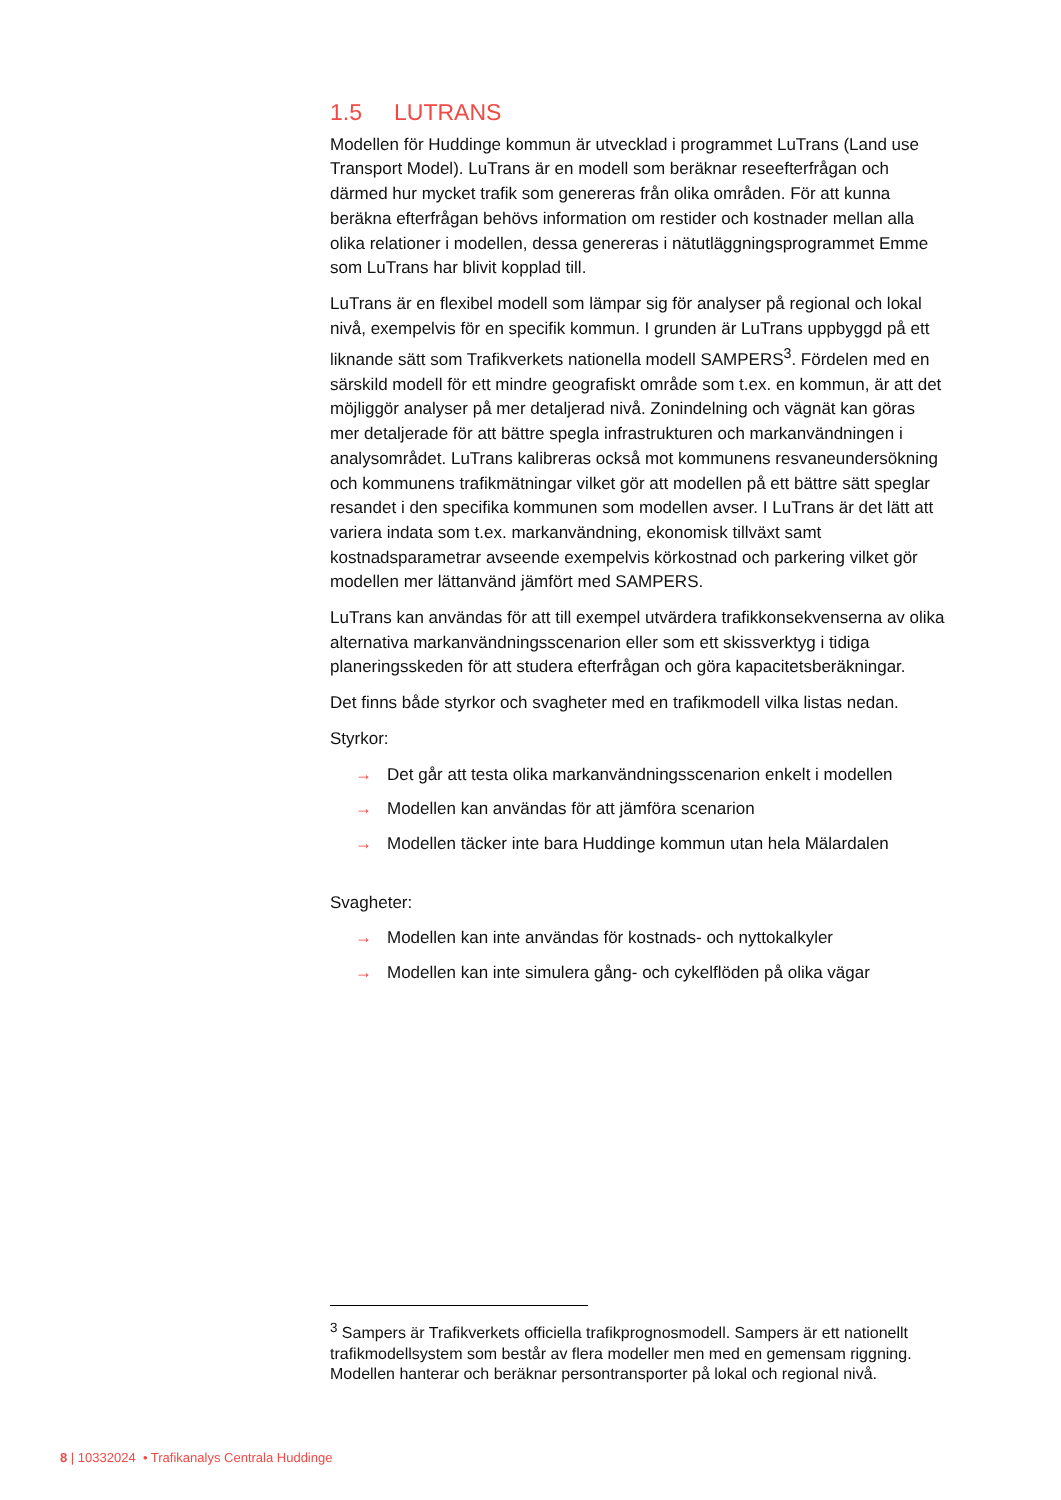1.5 LUTRANS
Modellen för Huddinge kommun är utvecklad i programmet LuTrans (Land use Transport Model). LuTrans är en modell som beräknar reseefterfrågan och därmed hur mycket trafik som genereras från olika områden. För att kunna beräkna efterfrågan behövs information om restider och kostnader mellan alla olika relationer i modellen, dessa genereras i nätutläggningsprogrammet Emme som LuTrans har blivit kopplad till.
LuTrans är en flexibel modell som lämpar sig för analyser på regional och lokal nivå, exempelvis för en specifik kommun. I grunden är LuTrans uppbyggd på ett liknande sätt som Trafikverkets nationella modell SAMPERS<sup>3</sup>. Fördelen med en särskild modell för ett mindre geografiskt område som t.ex. en kommun, är att det möjliggör analyser på mer detaljerad nivå. Zonindelning och vägnät kan göras mer detaljerade för att bättre spegla infrastrukturen och markanvändningen i analysområdet. LuTrans kalibreras också mot kommunens resvaneundersökning och kommunens trafikmätningar vilket gör att modellen på ett bättre sätt speglar resandet i den specifika kommunen som modellen avser. I LuTrans är det lätt att variera indata som t.ex. markanvändning, ekonomisk tillväxt samt kostnadsparametrar avseende exempelvis körkostnad och parkering vilket gör modellen mer lättanvänd jämfört med SAMPERS.
LuTrans kan användas för att till exempel utvärdera trafikkonsekvenserna av olika alternativa markanvändningsscenarion eller som ett skissverktyg i tidiga planeringsskeden för att studera efterfrågan och göra kapacitetsberäkningar.
Det finns både styrkor och svagheter med en trafikmodell vilka listas nedan.
Styrkor:
→ Det går att testa olika markanvändningsscenarion enkelt i modellen
→ Modellen kan användas för att jämföra scenarion
→ Modellen täcker inte bara Huddinge kommun utan hela Mälardalen
Svagheter:
→ Modellen kan inte användas för kostnads- och nyttokalkyler
→ Modellen kan inte simulera gång- och cykelflöden på olika vägar
<sup>3</sup> Sampers är Trafikverkets officiella trafikprognosmodell. Sampers är ett nationellt trafikmodellsystem som består av flera modeller men med en gemensam riggning. Modellen hanterar och beräknar persontransporter på lokal och regional nivå.
8 | 10332024 • Trafikanalys Centrala Huddinge